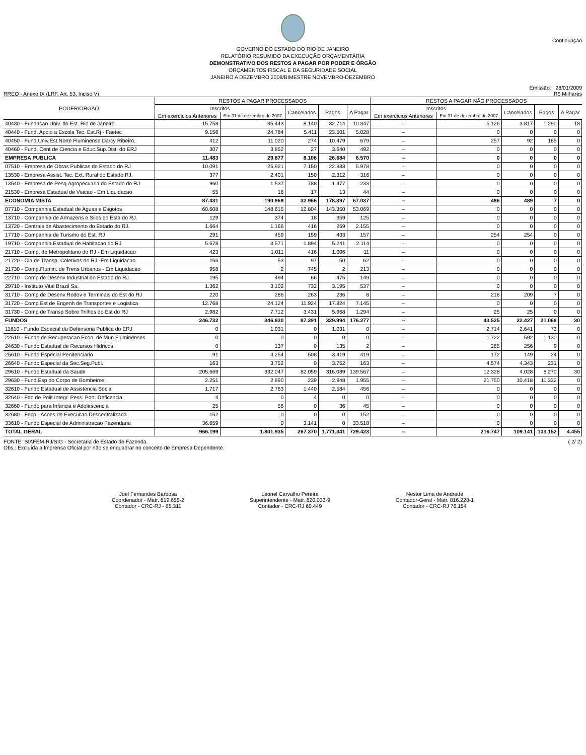Continuação
GOVERNO DO ESTADO DO RIO DE JANEIRO
RELATÓRIO RESUMIDO DA EXECUÇÃO ORÇAMENTÁRIA
DEMONSTRATIVO DOS RESTOS A PAGAR POR PODER E ÓRGÃO
ORÇAMENTOS FISCAL E DA SEGURIDADE SOCIAL
JANEIRO A DEZEMBRO 2008/BIMESTRE NOVEMBRO-DEZEMBRO
RREO - Anexo IX (LRF, Art. 53, Inciso V)
Emissão: 28/01/2009
R$ Milhares
| PODER/ÓRGÃO | RESTOS A PAGAR PROCESSADOS | | | | | RESTOS A PAGAR NÃO PROCESSADOS | | | | |
| --- | --- | --- | --- | --- | --- | --- | --- | --- | --- | --- |
| | Inscritos | | Cancelados | Pagos | A Pagar | Inscritos | | Cancelados | Pagos | A Pagar |
| | Em exercícios Anteriores | Em 31 de dezembro de 2007 | | | | Em exercícios Anteriores | Em 31 de dezembro de 2007 | | | |
| 40430 - Fundacao Univ. do Est. Rio de Janeiro | 15.758 | 35.443 | 8.140 | 32.714 | 10.347 | – | 5.126 | 3.817 | 1.290 | 18 |
| 40440 - Fund. Apoio a Escola Tec. Est.Rj - Faetec | 9.156 | 24.784 | 5.411 | 23.501 | 5.028 | – | 0 | 0 | 0 | 0 |
| 40450 - Fund.Univ.Est.Norte Fluminense Darcy Ribeiro. | 412 | 11.020 | 274 | 10.479 | 679 | – | 257 | 92 | 165 | 0 |
| 40460 - Fund. Cent de Ciencia e Educ.Sup.Dist. do ERJ | 307 | 3.852 | 27 | 3.640 | 492 | – | 0 | 0 | 0 | 0 |
| EMPRESA PUBLICA | 11.483 | 29.877 | 8.106 | 26.684 | 6.570 | – | 0 | 0 | 0 | 0 |
| 07510 - Empresa de Obras Publicas do Estado do RJ | 10.091 | 25.921 | 7.150 | 22.883 | 5.978 | – | 0 | 0 | 0 | 0 |
| 13530 - Empresa Assist. Tec. Ext. Rural do Estado RJ. | 377 | 2.401 | 150 | 2.312 | 316 | – | 0 | 0 | 0 | 0 |
| 13540 - Empresa de Pesq.Agropecuaria do Estado do RJ | 960 | 1.537 | 788 | 1.477 | 233 | – | 0 | 0 | 0 | 0 |
| 21530 - Empresa Estadual de Viacao - Em Liquidacao | 55 | 18 | 17 | 13 | 44 | – | 0 | 0 | 0 | 0 |
| ECONOMIA MISTA | 87.431 | 190.969 | 32.966 | 178.397 | 67.037 | – | 496 | 489 | 7 | 0 |
| 07710 - Companhia Estadual de Aguas e Esgotos | 60.608 | 148.615 | 12.804 | 143.350 | 53.069 | – | 0 | 0 | 0 | 0 |
| 13710 - Companhia de Armazens e Silos do Esta do RJ. | 129 | 374 | 18 | 359 | 125 | – | 0 | 0 | 0 | 0 |
| 13720 - Centrais de Abastecimento do Estado do RJ. | 1.664 | 1.166 | 416 | 259 | 2.155 | – | 0 | 0 | 0 | 0 |
| 17710 - Companhia de Turismo do Est. RJ | 291 | 459 | 159 | 433 | 157 | – | 254 | 254 | 0 | 0 |
| 19710 - Companhia Estadual de Habitacao do RJ | 5.678 | 3.571 | 1.894 | 5.241 | 2.114 | – | 0 | 0 | 0 | 0 |
| 21710 - Comp. do Metropolitano do RJ - Em Liquidacao | 423 | 1.011 | 416 | 1.006 | 11 | – | 0 | 0 | 0 | 0 |
| 21720 - Cia de Transp. Coletivos do RJ -Em Liquidacao | 156 | 53 | 97 | 50 | 62 | – | 0 | 0 | 0 | 0 |
| 21730 - Comp.Flumin. de Trens Urbanos - Em Liquidacao | 958 | 2 | 745 | 2 | 213 | – | 0 | 0 | 0 | 0 |
| 22710 - Comp de Desenv Industrial do Estado do RJ. | 195 | 494 | 66 | 475 | 149 | – | 0 | 0 | 0 | 0 |
| 29710 - Instituto Vital Brazil Sa. | 1.362 | 3.102 | 732 | 3.195 | 537 | – | 0 | 0 | 0 | 0 |
| 31710 - Comp de Desenv Rodov e Terminais do Est do RJ | 220 | 286 | 263 | 236 | 8 | – | 216 | 209 | 7 | 0 |
| 31720 - Comp Est de Engenh de Transportes e Logistica | 12.768 | 24.124 | 11.924 | 17.824 | 7.145 | – | 0 | 0 | 0 | 0 |
| 31730 - Comp de Transp Sobre Trilhos do Est do RJ | 2.982 | 7.712 | 3.431 | 5.968 | 1.294 | – | 25 | 25 | 0 | 0 |
| FUNDOS | 246.732 | 346.930 | 87.391 | 329.994 | 176.277 | – | 43.525 | 22.427 | 21.068 | 30 |
| 11610 - Fundo Esoecial da Defensoria Publica do ERJ | 0 | 1.031 | 0 | 1.031 | 0 | – | 2.714 | 2.641 | 73 | 0 |
| 22610 - Fundo de Recuperacao Econ, de Mun.Fluminenses | 0 | 0 | 0 | 0 | 0 | – | 1.722 | 592 | 1.130 | 0 |
| 24630 - Fundo Estadual de Recursos Hidricos | 0 | 137 | 0 | 135 | 2 | – | 265 | 256 | 9 | 0 |
| 25610 - Fundo Especial Penitenciario | 91 | 4.254 | 508 | 3.419 | 419 | – | 172 | 149 | 24 | 0 |
| 26640 - Fundo Especial da Sec.Seg.Publ. | 163 | 3.752 | 0 | 3.752 | 163 | – | 4.574 | 4.343 | 231 | 0 |
| 29610 - Fundo Estadual da Saude | 205.669 | 332.047 | 82.059 | 316.089 | 139.567 | – | 12.328 | 4.028 | 8.270 | 30 |
| 29630 - Fund.Esp do Corpo de Bombeiros. | 2.251 | 2.890 | 239 | 2.948 | 1.955 | – | 21.750 | 10.418 | 11.332 | 0 |
| 32610 - Fundo Estadual de Assistencia Social | 1.717 | 2.763 | 1.440 | 2.584 | 456 | – | 0 | 0 | 0 | 0 |
| 32640 - Fdo de Polit.Integr. Pess. Port. Deficencia | 4 | 0 | 4 | 0 | 0 | – | 0 | 0 | 0 | 0 |
| 32660 - Fundo para Infancia e Adolescencia | 25 | 56 | 0 | 36 | 45 | – | 0 | 0 | 0 | 0 |
| 32680 - Fecp - Acoes de Execucao Descentralizada | 152 | 0 | 0 | 0 | 152 | – | 0 | 0 | 0 | 0 |
| 33610 - Fundo Especial de Administracao Fazendaria | 36.659 | 0 | 3.141 | 0 | 33.518 | – | 0 | 0 | 0 | 0 |
| TOTAL GERAL | 966.199 | 1.801.935 | 267.370 | 1.771.341 | 729.423 | – | 216.747 | 109.141 | 103.152 | 4.455 |
FONTE: SIAFEM-RJ/SIG - Secretaria de Estado de Fazenda.
Obs.: Excluída a Imprensa Oficial por não se enquadrar no conceito de Empresa Dependente.
( 2/ 2)
Joel Fernandes Barbosa
Coordenador - Matr. 819.655-2
Contador - CRC-RJ - 65.311
Leonel Carvalho Pereira
Superintendente - Matr. 820.033-9
Contador - CRC-RJ 60.449
Nestor Lima de Andrade
Contador-Geral - Matr. 816.228-1
Contador - CRC-RJ 76.154